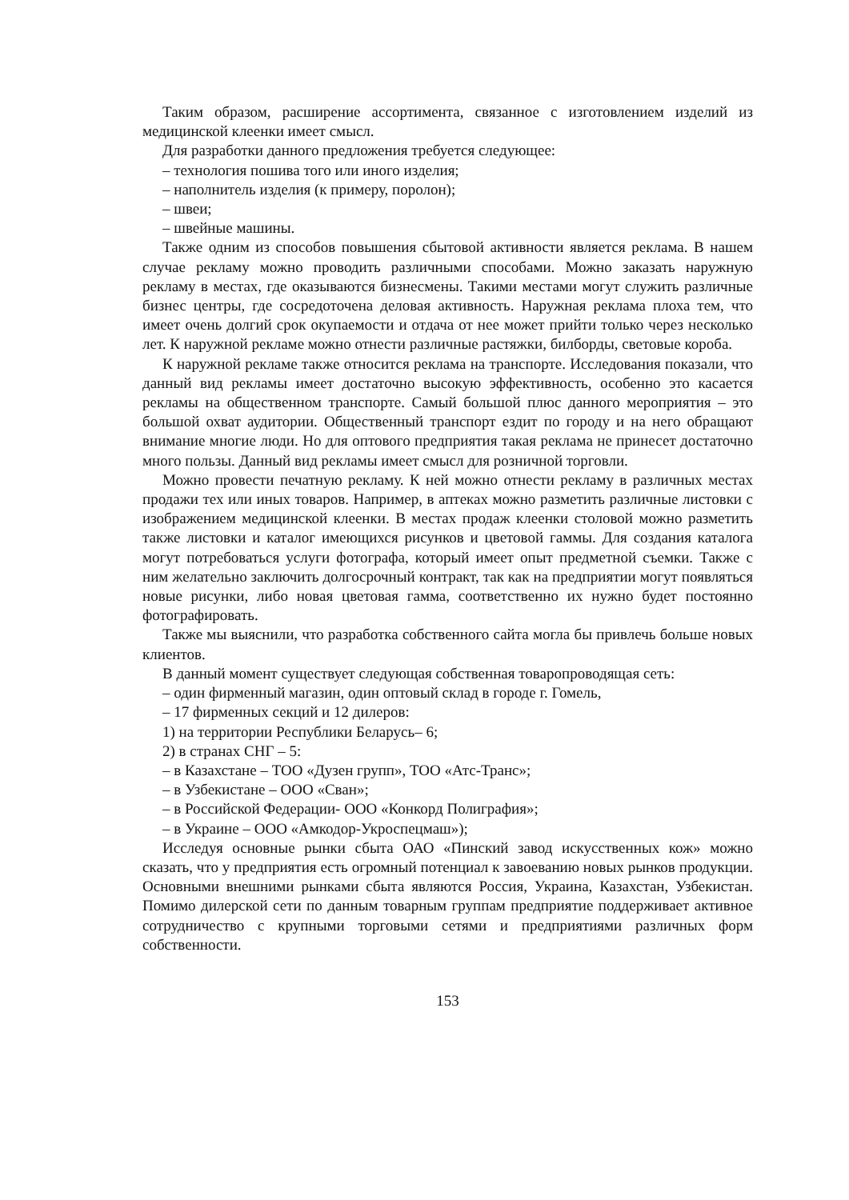Таким образом, расширение ассортимента, связанное с изготовлением изделий из медицинской клеенки имеет смысл.
Для разработки данного предложения требуется следующее:
– технология пошива того или иного изделия;
– наполнитель изделия (к примеру, поролон);
– швеи;
– швейные машины.
Также одним из способов повышения сбытовой активности является реклама. В нашем случае рекламу можно проводить различными способами. Можно заказать наружную рекламу в местах, где оказываются бизнесмены. Такими местами могут служить различные бизнес центры, где сосредоточена деловая активность. Наружная реклама плоха тем, что имеет очень долгий срок окупаемости и отдача от нее может прийти только через несколько лет. К наружной рекламе можно отнести различные растяжки, билборды, световые короба.
К наружной рекламе также относится реклама на транспорте. Исследования показали, что данный вид рекламы имеет достаточно высокую эффективность, особенно это касается рекламы на общественном транспорте. Самый большой плюс данного мероприятия – это большой охват аудитории. Общественный транспорт ездит по городу и на него обращают внимание многие люди. Но для оптового предприятия такая реклама не принесет достаточно много пользы. Данный вид рекламы имеет смысл для розничной торговли.
Можно провести печатную рекламу. К ней можно отнести рекламу в различных местах продажи тех или иных товаров. Например, в аптеках можно разметить различные листовки с изображением медицинской клеенки. В местах продаж клеенки столовой можно разметить также листовки и каталог имеющихся рисунков и цветовой гаммы. Для создания каталога могут потребоваться услуги фотографа, который имеет опыт предметной съемки. Также с ним желательно заключить долгосрочный контракт, так как на предприятии могут появляться новые рисунки, либо новая цветовая гамма, соответственно их нужно будет постоянно фотографировать.
Также мы выяснили, что разработка собственного сайта могла бы привлечь больше новых клиентов.
В данный момент существует следующая собственная товаропроводящая сеть:
– один фирменный магазин, один оптовый склад в городе г. Гомель,
– 17 фирменных секций и 12 дилеров:
1) на территории Республики Беларусь– 6;
2) в странах СНГ – 5:
– в Казахстане – ТОО «Дузен групп», ТОО «Атс-Транс»;
– в Узбекистане – ООО «Сван»;
– в Российской Федерации- ООО «Конкорд Полиграфия»;
– в Украине – ООО «Амкодор-Укроспецмаш»);
Исследуя основные рынки сбыта ОАО «Пинский завод искусственных кож» можно сказать, что у предприятия есть огромный потенциал к завоеванию новых рынков продукции. Основными внешними рынками сбыта являются Россия, Украина, Казахстан, Узбекистан. Помимо дилерской сети по данным товарным группам предприятие поддерживает активное сотрудничество с крупными торговыми сетями и предприятиями различных форм собственности.
153